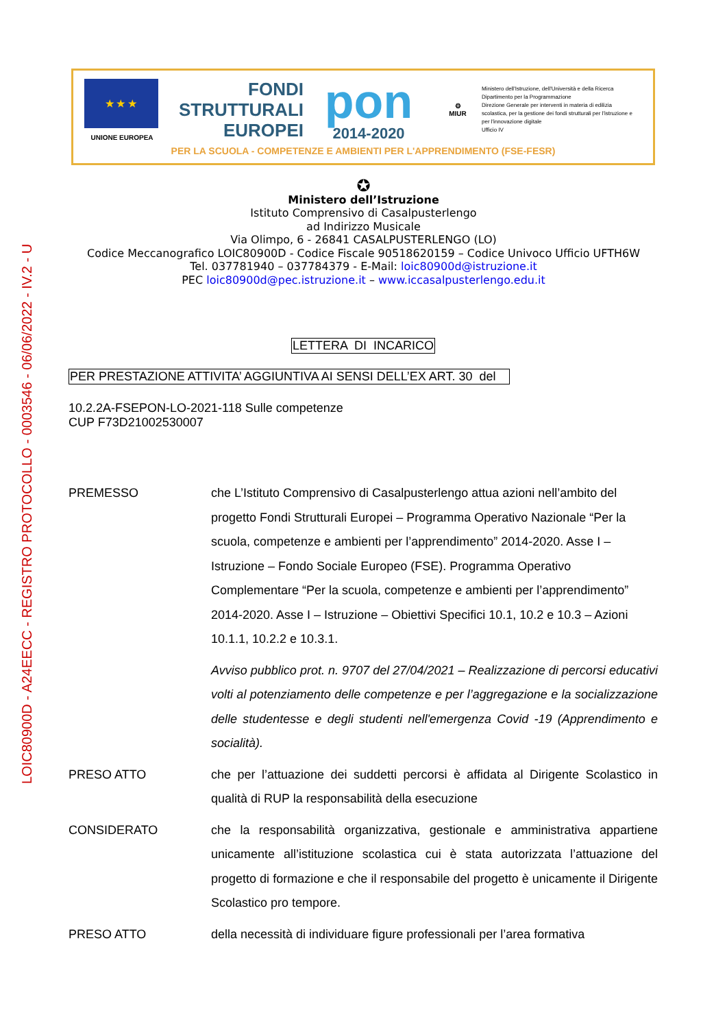LOIC80900D - A24EECC - REGISTRO PROTOCOLLO - 0003546 - 06/06/2022 - IV.2 - U
★ ★ ★
UNIONE EUROPEA
FONDI
STRUTTURALI
EUROPEI
pon
2014-2020
⚙
MIUR
Ministero dell'Istruzione, dell'Università e della Ricerca
Dipartimento per la Programmazione
Direzione Generale per interventi in materia di edilizia scolastica, per la gestione dei fondi strutturali per l'istruzione e per l'innovazione digitale
Ufficio IV
PER LA SCUOLA - COMPETENZE E AMBIENTI PER L'APPRENDIMENTO (FSE-FESR)
✪
Ministero dell’Istruzione
Istituto Comprensivo di Casalpusterlengo
ad Indirizzo Musicale
Via Olimpo, 6 - 26841 CASALPUSTERLENGO (LO)
Codice Meccanografico LOIC80900D - Codice Fiscale 90518620159 – Codice Univoco Ufficio UFTH6W
Tel. 037781940 – 037784379 - E-Mail: loic80900d@istruzione.it
PEC loic80900d@pec.istruzione.it – www.iccasalpusterlengo.edu.it
LETTERA DI INCARICO
PER PRESTAZIONE ATTIVITA’ AGGIUNTIVA AI SENSI DELL’EX ART. 30 del
10.2.2A-FSEPON-LO-2021-118 Sulle competenze
CUP F73D21002530007
PREMESSO
che L’Istituto Comprensivo di Casalpusterlengo attua azioni nell’ambito del progetto Fondi Strutturali Europei – Programma Operativo Nazionale “Per la scuola, competenze e ambienti per l’apprendimento” 2014-2020. Asse I – Istruzione – Fondo Sociale Europeo (FSE). Programma Operativo Complementare “Per la scuola, competenze e ambienti per l’apprendimento” 2014-2020. Asse I – Istruzione – Obiettivi Specifici 10.1, 10.2 e 10.3 – Azioni 10.1.1, 10.2.2 e 10.3.1.
Avviso pubblico prot. n. 9707 del 27/04/2021 – Realizzazione di percorsi educativi volti al potenziamento delle competenze e per l’aggregazione e la socializzazione delle studentesse e degli studenti nell'emergenza Covid -19 (Apprendimento e socialità).
PRESO ATTO
che per l’attuazione dei suddetti percorsi è affidata al Dirigente Scolastico in qualità di RUP la responsabilità della esecuzione
CONSIDERATO
che la responsabilità organizzativa, gestionale e amministrativa appartiene unicamente all’istituzione scolastica cui è stata autorizzata l’attuazione del progetto di formazione e che il responsabile del progetto è unicamente il Dirigente Scolastico pro tempore.
PRESO ATTO
della necessità di individuare figure professionali per l’area formativa